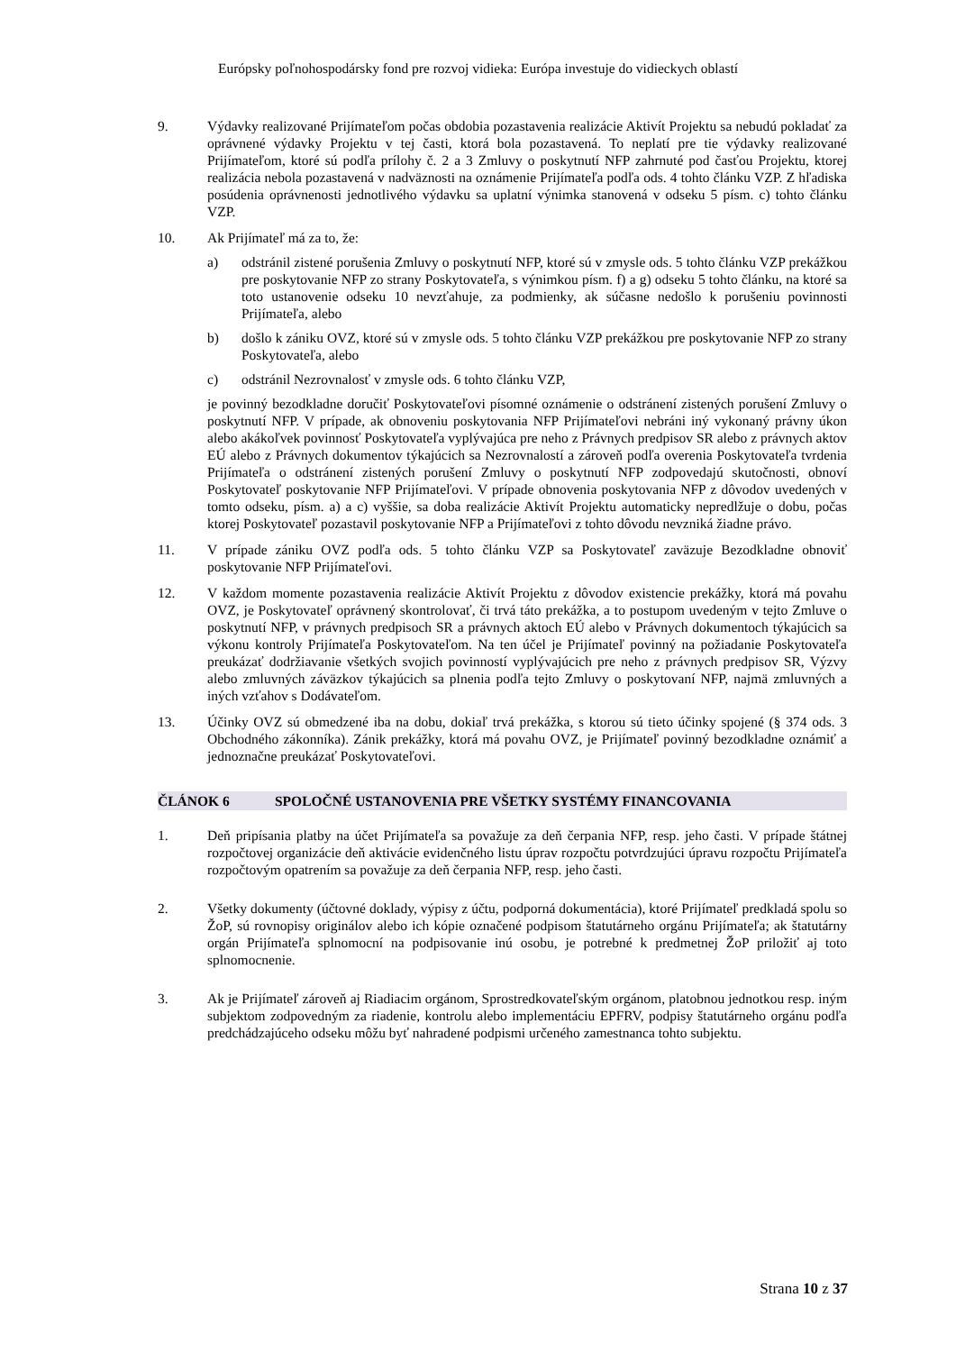Európsky poľnohospodársky fond pre rozvoj vidieka: Európa investuje do vidieckych oblastí
9. Výdavky realizované Prijímateľom počas obdobia pozastavenia realizácie Aktivít Projektu sa nebudú pokladať za oprávnené výdavky Projektu v tej časti, ktorá bola pozastavená. To neplatí pre tie výdavky realizované Prijímateľom, ktoré sú podľa prílohy č. 2 a 3 Zmluvy o poskytnutí NFP zahrnuté pod časťou Projektu, ktorej realizácia nebola pozastavená v nadväznosti na oznámenie Prijímateľa podľa ods. 4 tohto článku VZP. Z hľadiska posúdenia oprávnenosti jednotlivého výdavku sa uplatní výnimka stanovená v odseku 5 písm. c) tohto článku VZP.
10. Ak Prijímateľ má za to, že:
a) odstránil zistené porušenia Zmluvy o poskytnutí NFP, ktoré sú v zmysle ods. 5 tohto článku VZP prekážkou pre poskytovanie NFP zo strany Poskytovateľa, s výnimkou písm. f) a g) odseku 5 tohto článku, na ktoré sa toto ustanovenie odseku 10 nevzťahuje, za podmienky, ak súčasne nedošlo k porušeniu povinnosti Prijímateľa, alebo
b) došlo k zániku OVZ, ktoré sú v zmysle ods. 5 tohto článku VZP prekážkou pre poskytovanie NFP zo strany Poskytovateľa, alebo
c) odstránil Nezrovnalosť v zmysle ods. 6 tohto článku VZP,
je povinný bezodkladne doručiť Poskytovateľovi písomné oznámenie o odstránení zistených porušení Zmluvy o poskytnutí NFP. V prípade, ak obnoveniu poskytovania NFP Prijímateľovi nebráni iný vykonaný právny úkon alebo akákoľvek povinnosť Poskytovateľa vyplývajúca pre neho z Právnych predpisov SR alebo z právnych aktov EÚ alebo z Právnych dokumentov týkajúcich sa Nezrovnalostí a zároveň podľa overenia Poskytovateľa tvrdenia Prijímateľa o odstránení zistených porušení Zmluvy o poskytnutí NFP zodpovedajú skutočnosti, obnoví Poskytovateľ poskytovanie NFP Prijímateľovi. V prípade obnovenia poskytovania NFP z dôvodov uvedených v tomto odseku, písm. a) a c) vyššie, sa doba realizácie Aktivít Projektu automaticky nepredlžuje o dobu, počas ktorej Poskytovateľ pozastavil poskytovanie NFP a Prijímateľovi z tohto dôvodu nevzniká žiadne právo.
11. V prípade zániku OVZ podľa ods. 5 tohto článku VZP sa Poskytovateľ zaväzuje Bezodkladne obnoviť poskytovanie NFP Prijímateľovi.
12. V každom momente pozastavenia realizácie Aktivít Projektu z dôvodov existencie prekážky, ktorá má povahu OVZ, je Poskytovateľ oprávnený skontrolovať, či trvá táto prekážka, a to postupom uvedeným v tejto Zmluve o poskytnutí NFP, v právnych predpisoch SR a právnych aktoch EÚ alebo v Právnych dokumentoch týkajúcich sa výkonu kontroly Prijímateľa Poskytovateľom. Na ten účel je Prijímateľ povinný na požiadanie Poskytovateľa preukázať dodržiavanie všetkých svojich povinností vyplývajúcich pre neho z právnych predpisov SR, Výzvy alebo zmluvných záväzkov týkajúcich sa plnenia podľa tejto Zmluvy o poskytovaní NFP, najmä zmluvných a iných vzťahov s Dodávateľom.
13. Účinky OVZ sú obmedzené iba na dobu, dokiaľ trvá prekážka, s ktorou sú tieto účinky spojené (§ 374 ods. 3 Obchodného zákonníka). Zánik prekážky, ktorá má povahu OVZ, je Prijímateľ povinný bezodkladne oznámiť a jednoznačne preukázať Poskytovateľovi.
ČLÁNOK 6 SPOLOČNÉ USTANOVENIA PRE VŠETKY SYSTÉMY FINANCOVANIA
1. Deň pripísania platby na účet Prijímateľa sa považuje za deň čerpania NFP, resp. jeho časti. V prípade štátnej rozpočtovej organizácie deň aktivácie evidenčného listu úprav rozpočtu potvrdzujúci úpravu rozpočtu Prijímateľa rozpočtovým opatrením sa považuje za deň čerpania NFP, resp. jeho časti.
2. Všetky dokumenty (účtovné doklady, výpisy z účtu, podporná dokumentácia), ktoré Prijímateľ predkladá spolu so ŽoP, sú rovnopisy originálov alebo ich kópie označené podpisom štatutárneho orgánu Prijímateľa; ak štatutárny orgán Prijímateľa splnomocní na podpisovanie inú osobu, je potrebné k predmetnej ŽoP priložiť aj toto splnomocnenie.
3. Ak je Prijímateľ zároveň aj Riadiacim orgánom, Sprostredkovateľským orgánom, platobnou jednotkou resp. iným subjektom zodpovedným za riadenie, kontrolu alebo implementáciu EPFRV, podpisy štatutárneho orgánu podľa predchádzajúceho odseku môžu byť nahradené podpismi určeného zamestnanca tohto subjektu.
Strana 10 z 37